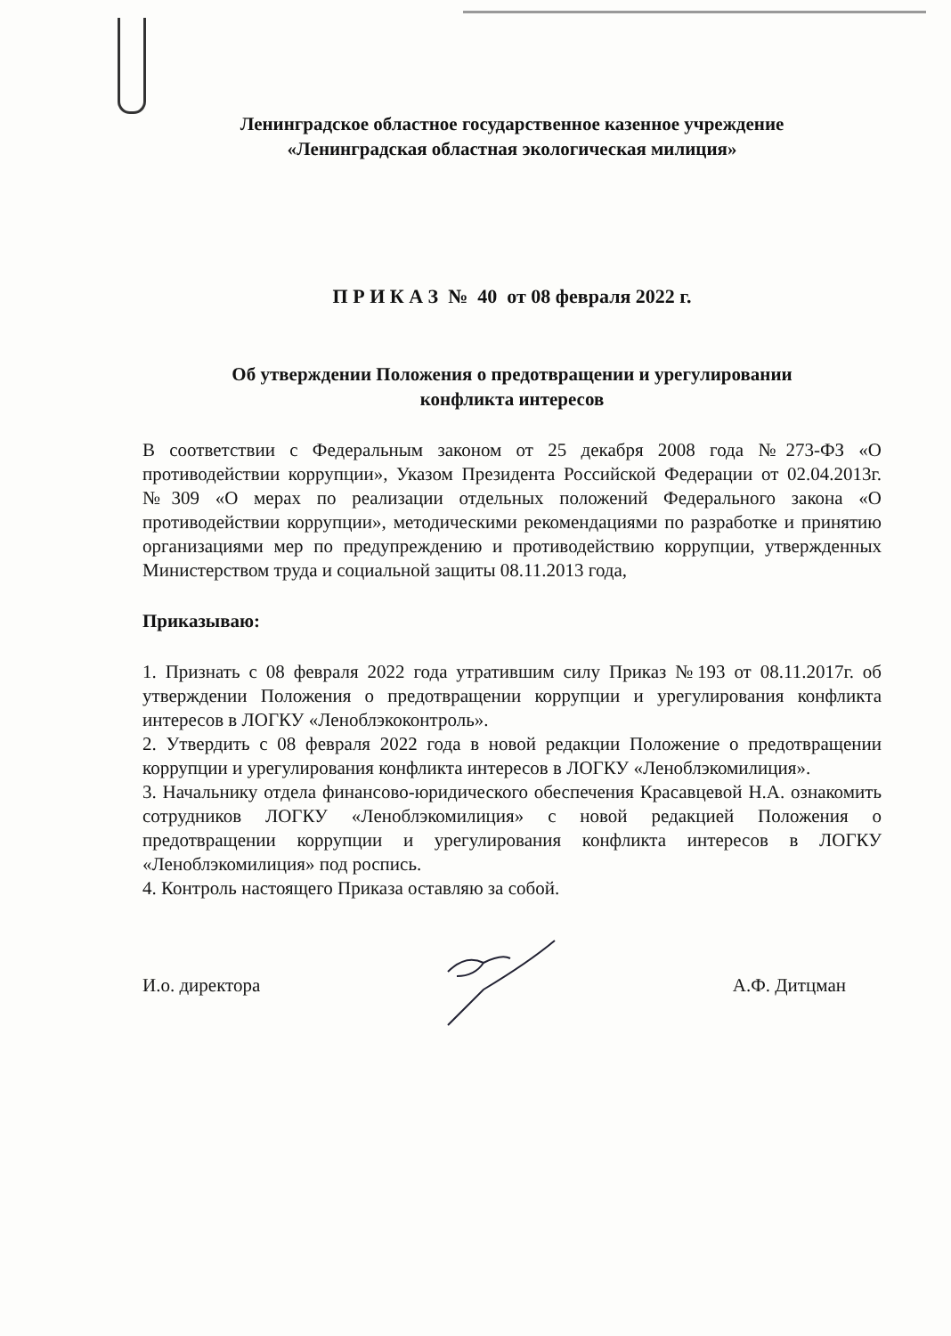Ленинградское областное государственное казенное учреждение
«Ленинградская областная экологическая милиция»
П Р И К А З № 40 от 08 февраля 2022 г.
Об утверждении Положения о предотвращении и урегулировании
конфликта интересов
В соответствии с Федеральным законом от 25 декабря 2008 года №273-ФЗ «О противодействии коррупции», Указом Президента Российской Федерации от 02.04.2013г. №309 «О мерах по реализации отдельных положений Федерального закона «О противодействии коррупции», методическими рекомендациями по разработке и принятию организациями мер по предупреждению и противодействию коррупции, утвержденных Министерством труда и социальной защиты 08.11.2013 года,
Приказываю:
1. Признать с 08 февраля 2022 года утратившим силу Приказ №193 от 08.11.2017г. об утверждении Положения о предотвращении коррупции и урегулирования конфликта интересов в ЛОГКУ «Леноблэкоконтроль».
2. Утвердить с 08 февраля 2022 года в новой редакции Положение о предотвращении коррупции и урегулирования конфликта интересов в ЛОГКУ «Леноблэкомилиция».
3. Начальнику отдела финансово-юридического обеспечения Красавцевой Н.А. ознакомить сотрудников ЛОГКУ «Леноблэкомилиция» с новой редакцией Положения о предотвращении коррупции и урегулирования конфликта интересов в ЛОГКУ «Леноблэкомилиция» под роспись.
4. Контроль настоящего Приказа оставляю за собой.
И.о. директора А.Ф. Дитцман